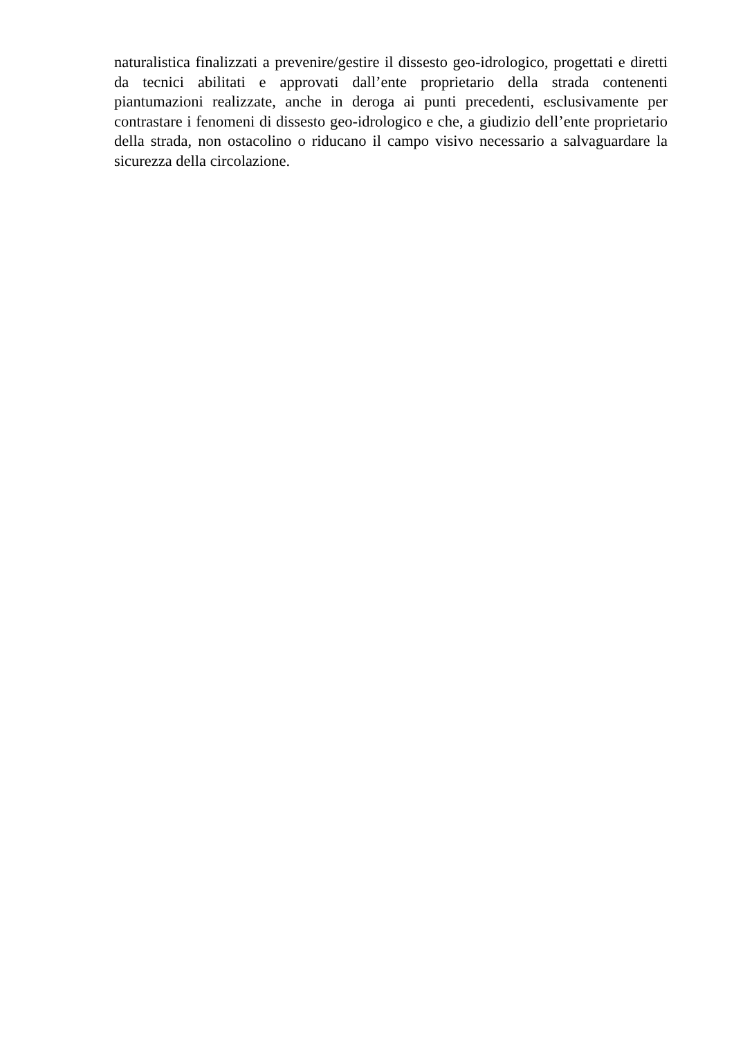naturalistica finalizzati a prevenire/gestire il dissesto geo-idrologico, progettati e diretti da tecnici abilitati e approvati dall’ente proprietario della strada contenenti piantumazioni realizzate, anche in deroga ai punti precedenti, esclusivamente per contrastare i fenomeni di dissesto geo-idrologico e che, a giudizio dell’ente proprietario della strada, non ostacolino o riducano il campo visivo necessario a salvaguardare la sicurezza della circolazione.